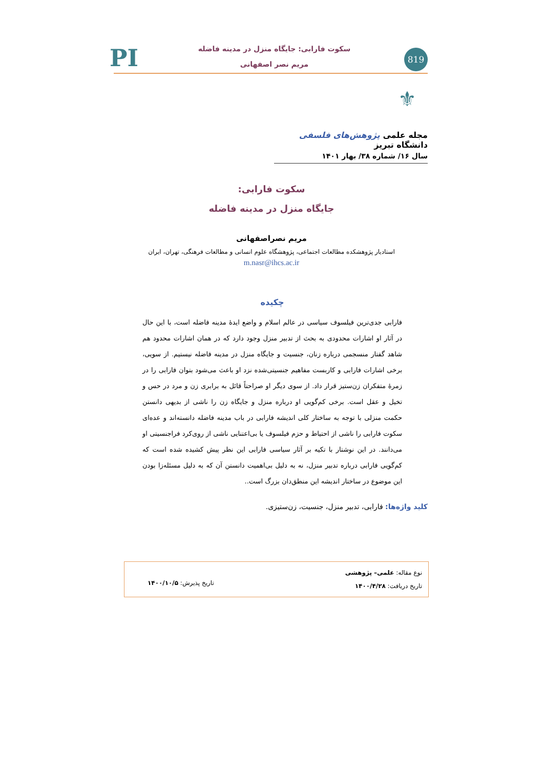819
سکوت فارابی: جایگاه منزل در مدینه فاضله
مریم نصر اصفهانی
PI
⚜
مجله علمی پژوهش‌های فلسفی دانشگاه تبریز
سال ۱۶/ شماره ۳۸/ بهار ۱۴۰۱
سکوت فارابی:
جایگاه منزل در مدینه فاضله
مریم نصراصفهانی
استادیار پژوهشکده مطالعات اجتماعی، پژوهشگاه علوم انسانی و مطالعات فرهنگی، تهران، ایران
m.nasr@ihcs.ac.ir
چکیده
فارابی جدی‌ترین فیلسوف سیاسی در عالم اسلام و واضع ایدهٔ مدینه فاضله است، با این حال در آثار او اشارات محدودی به بحث از تدبیر منزل وجود دارد که در همان اشارات محدود هم شاهد گفتار منسجمی درباره زنان، جنسیت و جایگاه منزل در مدینه فاضله نیستیم. از سویی، برخی اشارات فارابی و کاربست مفاهیم جنسیتی‌شده نزد او باعث می‌شود بتوان فارابی را در زمرهٔ متفکران زن‌ستیز قرار داد. از سوی دیگر او صراحتاً قائل به برابری زن و مرد در حس و تخیل و عقل است. برخی کم‌گویی او درباره منزل و جایگاه زن را ناشی از بدیهی دانستن حکمت منزلی با توجه به ساختار کلی اندیشه فارابی در باب مدینه فاضله دانسته‌اند و عده‌ای سکوت فارابی را ناشی از احتیاط و حزم فیلسوف یا بی‌اعتنایی ناشی از روی‌کرد فراجنسیتی او می‌دانند. در این نوشتار با تکیه بر آثار سیاسی فارابی این نظر پیش کشیده شده است که کم‌گویی فارابی درباره تدبیر منزل، نه به دلیل بی‌اهمیت دانستن آن که به دلیل مسئله‌زا بودن این موضوع در ساختار اندیشه این منطق‌دان بزرگ است..
کلید واژه‌ها: فارابی، تدبیر منزل، جنسیت، زن‌ستیزی.
نوع مقاله: علمی– پژوهشی
تاریخ دریافت: ۱۴۰۰/۴/۲۸
تاریخ پذیرش: ۱۴۰۰/۱۰/۵